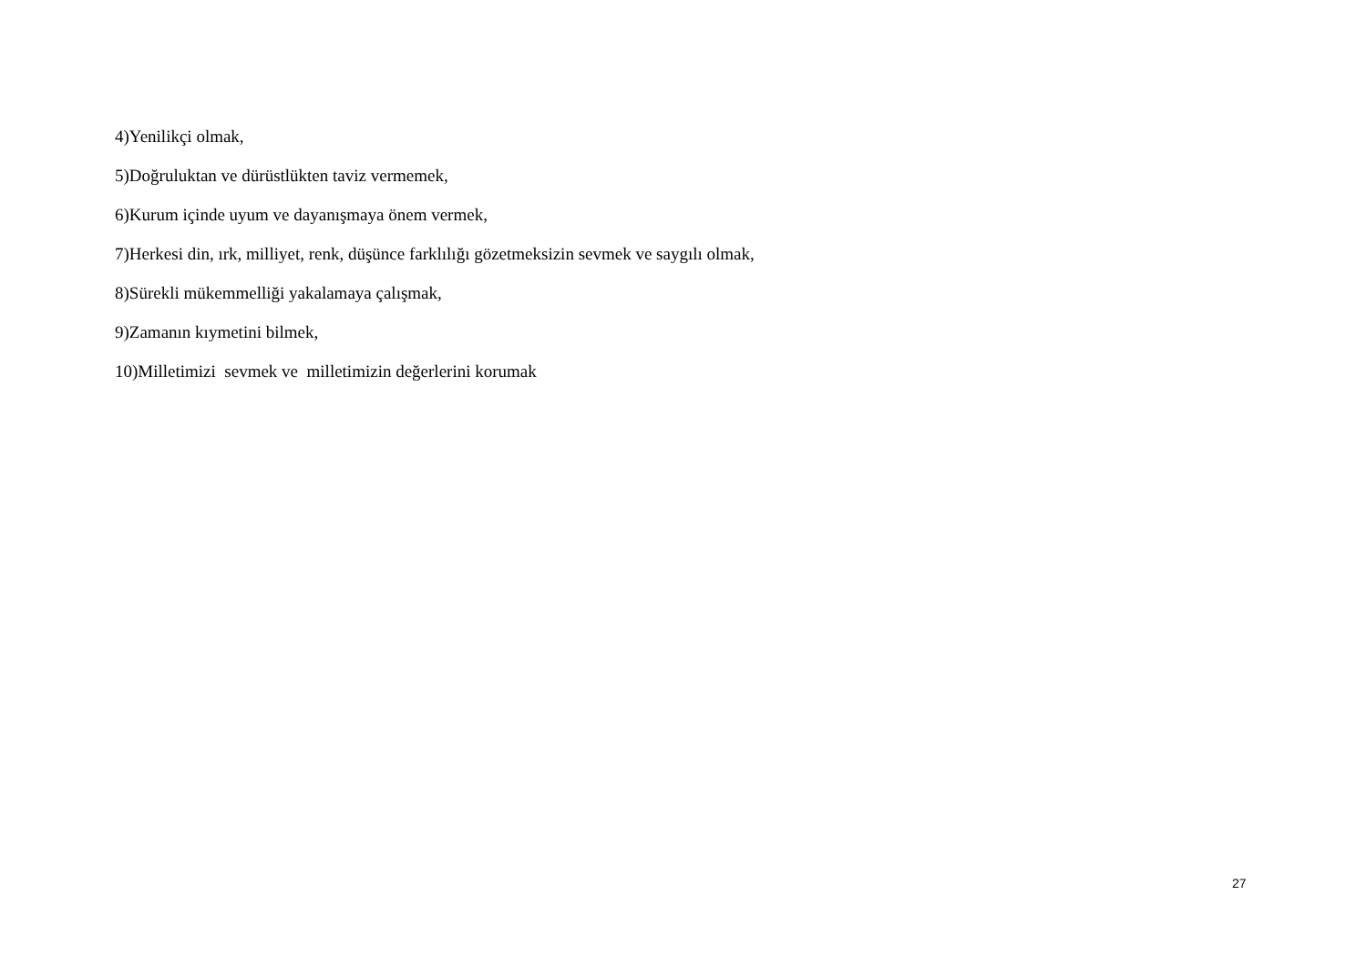4)Yenilikçi olmak,
5)Doğruluktan ve dürüstlükten taviz vermemek,
6)Kurum içinde uyum ve dayanışmaya önem vermek,
7)Herkesi din, ırk, milliyet, renk, düşünce farklılığı gözetmeksizin sevmek ve saygılı olmak,
8)Sürekli mükemmelliği yakalamaya çalışmak,
9)Zamanın kıymetini bilmek,
10)Milletimizi sevmek ve milletimizin değerlerini korumak
27